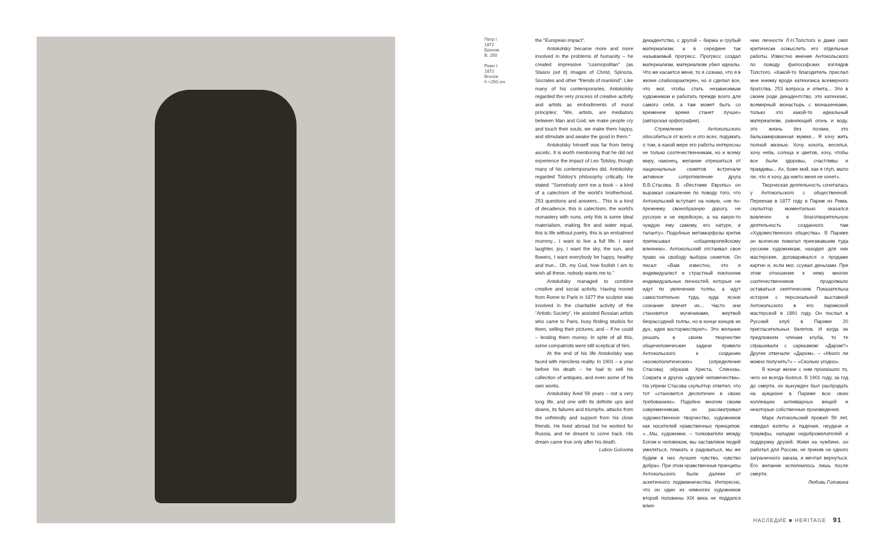Петр I
1872
Бронза
В. 250
Peter I
1872
Bronze
h =250 cm
the "European impact".
Antokolsky became more and more involved in the problems of humanity – he created impressive "cosmopolitan" (as Stasov put it) images of Christ, Spinoza, Socrates and other "friends of mankind". Like many of his contemporaries, Antokolsky regarded the very process of creative activity and artists as embodiments of moral principles: "We, artists, are mediators between Man and God, we make people cry and touch their souls, we make them happy, and stimulate and awake the good in them."
Antokolsky himself was far from being ascetic. It is worth mentioning that he did not experience the impact of Leo Tolstoy, though many of his contemporaries did. Antokolsky regarded Tolstoy's philosophy critically. He stated: "Somebody sent me a book – a kind of a catechism of the world's brotherhood. 253 questions and answers... This is a kind of decadence, this is catechism, the world's monastery with nuns, only this is some ideal materialism, making fire and water equal, this is life without poetry, this is an embalmed mummy... I want to live a full life. I want laughter, joy, I want the sky, the sun, and flowers, I want everybody be happy, healthy and true... Oh, my God, how foolish I am to wish all these, nobody wants me to."
Antokolsky managed to combine creative and social activity. Having moved from Rome to Paris in 1877 the sculptor was involved in the charitable activity of the "Artistic Society". He assisted Russian artists who came to Paris, busy finding studios for them, selling their pictures, and – if he could – lending them money. In spite of all this, some compatriots were still sceptical of him.
At the end of his life Antokolsky was faced with merciless reality. In 1901 – a year before his death – he had to sell his collection of antiques, and even some of his own works.
Antokolsky lived 59 years – not a very long life, and one with its definite ups and downs, its failures and triumphs, attacks from the unfriendly and support from his close friends. He lived abroad but he worked for Russia, and he dreamt to come back. His dream came true only after his death.
Lubov Golovina
декадентство, с другой – биржа и грубый материализм, а в середине так называемый прогресс. Прогресс создал материализм, материализм убил идеалы. Что же касается меня, то я сознаю, что я в жизни слабохарактерен, но я сделал все, что мог, чтобы стать независимым художником и работать прежде всего для самого себя, а там может быть со временем время станет лучше» (авторская орфография).
Стремление Антокольского обособиться от всего и ото всех, подумать о том, в какой мере его работы интересны не только соотечественникам, но и всему миру, наконец, желание отрешиться от национальных сюжетов встречали активное сопротивление друга В.В.Стасова. В «Вестнике Европы» он выражал сожаление по поводу того, что Антокольский вступает на новую, «не по-прежнему своеобразную дорогу, не русскую и не еврейскую, а на какую-то чуждую ему самому, его натуре, и таланту». Подобные метаморфозы критик приписывал «общеевропейскому влиянию». Антокольский отстаивал свое право на свободу выбора сюжетов. Он писал: «Вам известно, что я индивидуалист и страстный поклонник индивидуальных личностей, которые не идут по увлечению толпы, а идут самостоятельно туда, куда ясное сознание влечет их... Часто они становятся мучениками, жертвой безрассудной толпы, но в конце концов их дух, идея восторжествуют». Это желание решать в своем творчестве общечеловеческие задачи привело Антокольского к созданию «космополитических» (определение Стасова) образов Христа, Спинозы, Сократа и других «друзей человечества». На упреки Стасова скульптор ответил, что тот «становится деспотичен в своих требованиях». Подобно многим своим современникам, он рассматривал художественное творчество, художников как носителей нравственных принципов: «...Мы, художники, – толкователи между Богом и человеком, мы заставляем людей умиляться, плакать и радоваться, мы же будим в них лучшее чувство, чувство добра». При этом нравственные принципы Антокольского были далеки от аскетичного подвижничества. Интересно, что он один из немногих художников второй половины XIX века не поддался влия-
нию личности Л.Н.Толстого и даже смог критически осмыслить его отдельные работы. Известно мнение Антокольского по поводу философских взглядов Толстого. «Какой-то благодетель прислал мне книжку вроде катехизиса всемирного братства. 253 вопроса и ответа... Это в своем роде декадентство, это катехизис, всемирный монастырь с монашенками, только это какой-то идеальный материализм, равняющий огонь и воду, это жизнь без поэзии, это бальзамированная мумия... Я хочу жить полной жизнью. Хочу хохота, веселья, хочу неба, солнца и цветов, хочу, чтобы все были здоровы, счастливы и правдивы... Ах, боже мой, как я глуп, мало ли, что я хочу, да никто меня не хочет».
Творческая деятельность сочеталась у Антокольского с общественной. Переехав в 1877 году в Париж из Рима, скульптор моментально оказался вовлечен в благотворительную деятельность созданного там «Художественного общества». В Париже он всячески помогал приезжавшим туда русским художникам, находил для них мастерские, договаривался о продаже картин и, если мог, ссужал деньгами. При этом отношение к нему многих соотечественников продолжало оставаться скептическим. Показательна история с персональной выставкой Антокольского в его парижской мастерской в 1891 году. Он послал в Русский клуб в Париже 20 пригласительных билетов. И когда их предложили членам клуба, то те спрашивали с сарказмом: «Даром?» Другие отвечали: «Даром». – «Много ли можно получить?» – «Сколько угодно».
В конце жизни с ним произошло то, чего он всегда боялся. В 1901 году, за год до смерти, он вынужден был распродать на аукционе в Париже всю свою коллекцию антикварных вещей и некоторые собственные произведения.
Марк Антокольский прожил 59 лет, изведал взлеты и падения, неудачи и триумфы, нападки недоброжелателей и поддержку друзей. Живя на чужбине, он работал для России, не приняв ни одного заграничного заказа, и мечтал вернуться. Его желание исполнилось лишь после смерти.
Любовь Головина
НАСЛЕДИЕ ■ HERITAGE 91